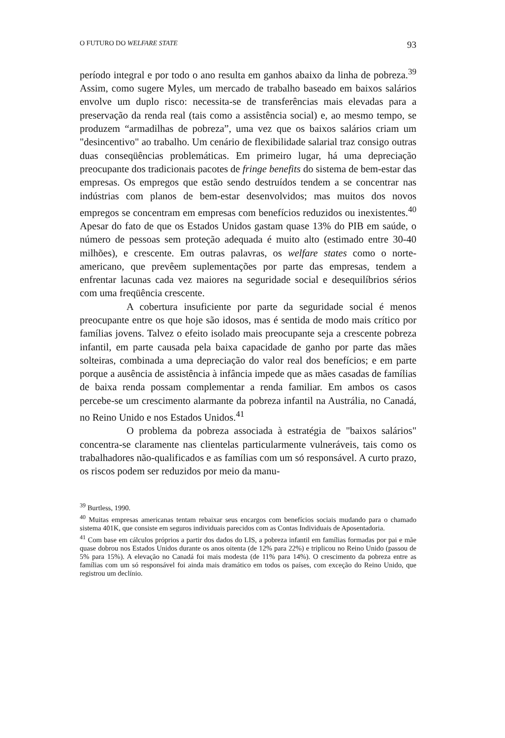O FUTURO DO WELFARE STATE 93
período integral e por todo o ano resulta em ganhos abaixo da linha de pobreza.<sup>39</sup> Assim, como sugere Myles, um mercado de trabalho baseado em baixos salários envolve um duplo risco: necessita-se de transferências mais elevadas para a preservação da renda real (tais como a assistência social) e, ao mesmo tempo, se produzem “armadilhas de pobreza”, uma vez que os baixos salários criam um "desincentivo" ao trabalho. Um cenário de flexibilidade salarial traz consigo outras duas conseqüências problemáticas. Em primeiro lugar, há uma depreciação preocupante dos tradicionais pacotes de fringe benefits do sistema de bem-estar das empresas. Os empregos que estão sendo destruídos tendem a se concentrar nas indústrias com planos de bem-estar desenvolvidos; mas muitos dos novos empregos se concentram em empresas com benefícios reduzidos ou inexistentes.<sup>40</sup> Apesar do fato de que os Estados Unidos gastam quase 13% do PIB em saúde, o número de pessoas sem proteção adequada é muito alto (estimado entre 30-40 milhões), e crescente. Em outras palavras, os welfare states como o norte-americano, que prevêem suplementações por parte das empresas, tendem a enfrentar lacunas cada vez maiores na seguridade social e desequilíbrios sérios com uma freqüência crescente.
A cobertura insuficiente por parte da seguridade social é menos preocupante entre os que hoje são idosos, mas é sentida de modo mais crítico por famílias jovens. Talvez o efeito isolado mais preocupante seja a crescente pobreza infantil, em parte causada pela baixa capacidade de ganho por parte das mães solteiras, combinada a uma depreciação do valor real dos benefícios; e em parte porque a ausência de assistência à infância impede que as mães casadas de famílias de baixa renda possam complementar a renda familiar. Em ambos os casos percebe-se um crescimento alarmante da pobreza infantil na Austrália, no Canadá, no Reino Unido e nos Estados Unidos.<sup>41</sup>
O problema da pobreza associada à estratégia de "baixos salários" concentra-se claramente nas clientelas particularmente vulneráveis, tais como os trabalhadores não-qualificados e as famílias com um só responsável. A curto prazo, os riscos podem ser reduzidos por meio da manu-
<sup>39</sup> Burtless, 1990.
<sup>40</sup> Muitas empresas americanas tentam rebaixar seus encargos com benefícios sociais mudando para o chamado sistema 401K, que consiste em seguros individuais parecidos com as Contas Individuais de Aposentadoria.
<sup>41</sup> Com base em cálculos próprios a partir dos dados do LIS, a pobreza infantil em famílias formadas por pai e mãe quase dobrou nos Estados Unidos durante os anos oitenta (de 12% para 22%) e triplicou no Reino Unido (passou de 5% para 15%). A elevação no Canadá foi mais modesta (de 11% para 14%). O crescimento da pobreza entre as famílias com um só responsável foi ainda mais dramático em todos os países, com exceção do Reino Unido, que registrou um declínio.